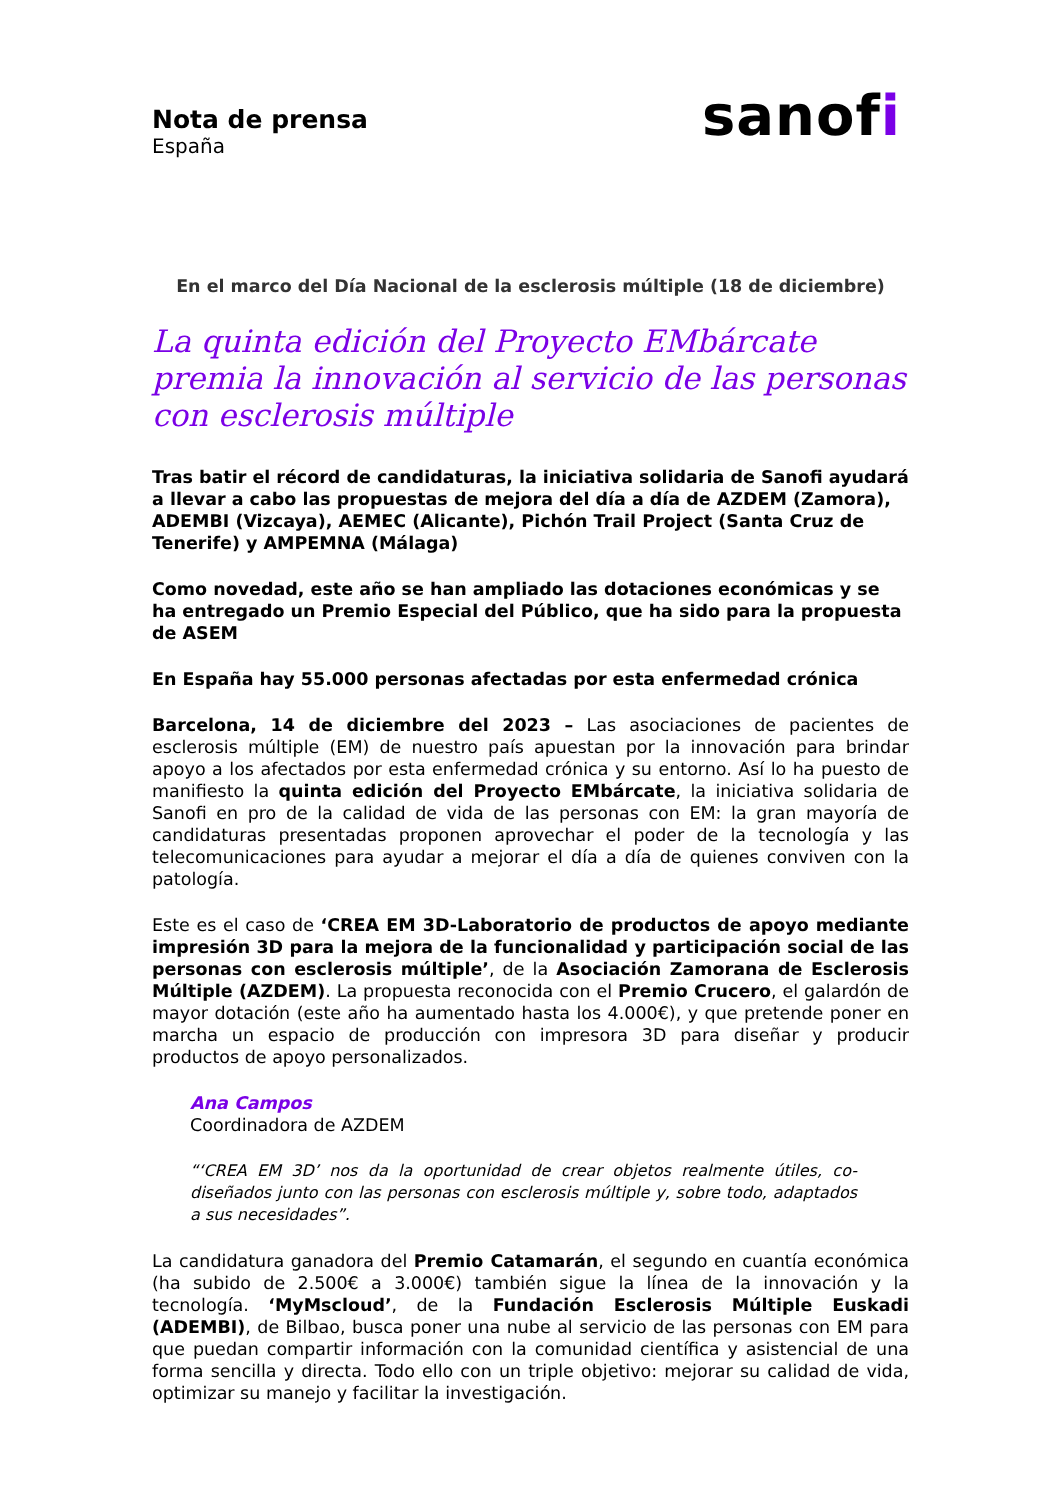Nota de prensa
España
sanofi
En el marco del Día Nacional de la esclerosis múltiple (18 de diciembre)
La quinta edición del Proyecto EMbárcate premia la innovación al servicio de las personas con esclerosis múltiple
Tras batir el récord de candidaturas, la iniciativa solidaria de Sanofi ayudará a llevar a cabo las propuestas de mejora del día a día de AZDEM (Zamora), ADEMBI (Vizcaya), AEMEC (Alicante), Pichón Trail Project (Santa Cruz de Tenerife) y AMPEMNA (Málaga)
Como novedad, este año se han ampliado las dotaciones económicas y se ha entregado un Premio Especial del Público, que ha sido para la propuesta de ASEM
En España hay 55.000 personas afectadas por esta enfermedad crónica
Barcelona, 14 de diciembre del 2023 – Las asociaciones de pacientes de esclerosis múltiple (EM) de nuestro país apuestan por la innovación para brindar apoyo a los afectados por esta enfermedad crónica y su entorno. Así lo ha puesto de manifiesto la quinta edición del Proyecto EMbárcate, la iniciativa solidaria de Sanofi en pro de la calidad de vida de las personas con EM: la gran mayoría de candidaturas presentadas proponen aprovechar el poder de la tecnología y las telecomunicaciones para ayudar a mejorar el día a día de quienes conviven con la patología.
Este es el caso de ‘CREA EM 3D-Laboratorio de productos de apoyo mediante impresión 3D para la mejora de la funcionalidad y participación social de las personas con esclerosis múltiple’, de la Asociación Zamorana de Esclerosis Múltiple (AZDEM). La propuesta reconocida con el Premio Crucero, el galardón de mayor dotación (este año ha aumentado hasta los 4.000€), y que pretende poner en marcha un espacio de producción con impresora 3D para diseñar y producir productos de apoyo personalizados.
Ana Campos
Coordinadora de AZDEM
“‘CREA EM 3D’ nos da la oportunidad de crear objetos realmente útiles, co-diseñados junto con las personas con esclerosis múltiple y, sobre todo, adaptados a sus necesidades”.
La candidatura ganadora del Premio Catamarán, el segundo en cuantía económica (ha subido de 2.500€ a 3.000€) también sigue la línea de la innovación y la tecnología. ‘MyMscloud’, de la Fundación Esclerosis Múltiple Euskadi (ADEMBI), de Bilbao, busca poner una nube al servicio de las personas con EM para que puedan compartir información con la comunidad científica y asistencial de una forma sencilla y directa. Todo ello con un triple objetivo: mejorar su calidad de vida, optimizar su manejo y facilitar la investigación.